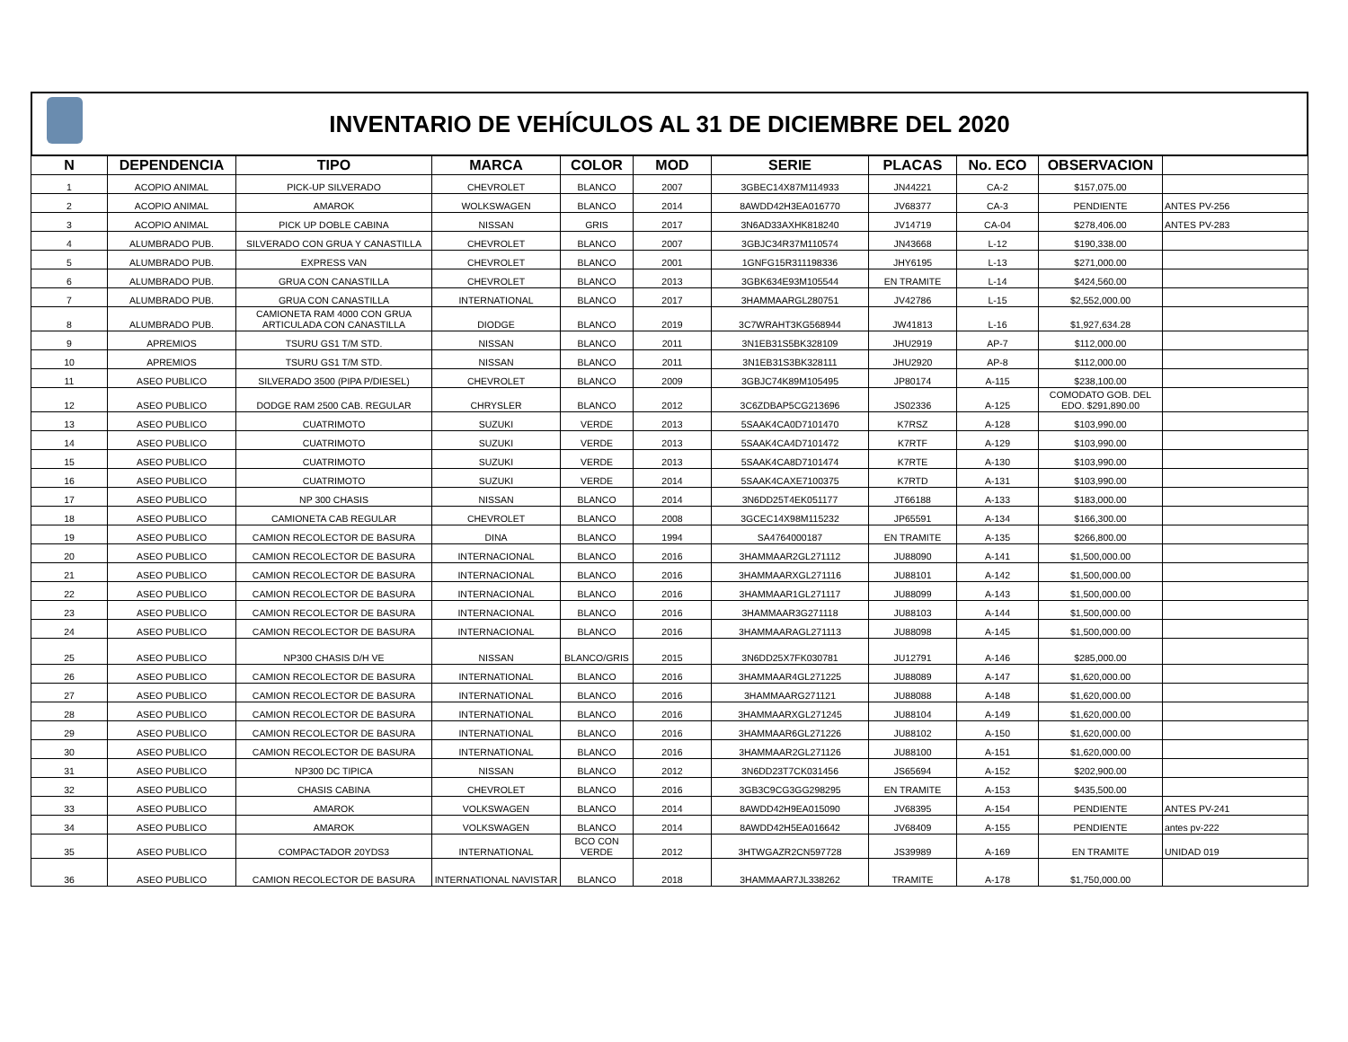INVENTARIO DE VEHÍCULOS AL 31 DE DICIEMBRE DEL 2020
| N | DEPENDENCIA | TIPO | MARCA | COLOR | MOD | SERIE | PLACAS | No. ECO | OBSERVACION | |
| --- | --- | --- | --- | --- | --- | --- | --- | --- | --- | --- |
| 1 | ACOPIO ANIMAL | PICK-UP SILVERADO | CHEVROLET | BLANCO | 2007 | 3GBEC14X87M114933 | JN44221 | CA-2 | $157,075.00 | |
| 2 | ACOPIO ANIMAL | AMAROK | WOLKSWAGEN | BLANCO | 2014 | 8AWDD42H3EA016770 | JV68377 | CA-3 | PENDIENTE | ANTES PV-256 |
| 3 | ACOPIO ANIMAL | PICK UP DOBLE CABINA | NISSAN | GRIS | 2017 | 3N6AD33AXHK818240 | JV14719 | CA-04 | $278,406.00 | ANTES PV-283 |
| 4 | ALUMBRADO PUB. | SILVERADO CON GRUA Y CANASTILLA | CHEVROLET | BLANCO | 2007 | 3GBJC34R37M110574 | JN43668 | L-12 | $190,338.00 | |
| 5 | ALUMBRADO PUB. | EXPRESS VAN | CHEVROLET | BLANCO | 2001 | 1GNFG15R311198336 | JHY6195 | L-13 | $271,000.00 | |
| 6 | ALUMBRADO PUB. | GRUA CON CANASTILLA | CHEVROLET | BLANCO | 2013 | 3GBK634E93M105544 | EN TRAMITE | L-14 | $424,560.00 | |
| 7 | ALUMBRADO PUB. | GRUA CON CANASTILLA | INTERNATIONAL | BLANCO | 2017 | 3HAMMAARGL280751 | JV42786 | L-15 | $2,552,000.00 | |
| 8 | ALUMBRADO PUB. | CAMIONETA RAM 4000 CON GRUA ARTICULADA CON CANASTILLA | DIODGE | BLANCO | 2019 | 3C7WRAHT3KG568944 | JW41813 | L-16 | $1,927,634.28 | |
| 9 | APREMIOS | TSURU GS1 T/M STD. | NISSAN | BLANCO | 2011 | 3N1EB31S5BK328109 | JHU2919 | AP-7 | $112,000.00 | |
| 10 | APREMIOS | TSURU GS1 T/M STD. | NISSAN | BLANCO | 2011 | 3N1EB31S3BK328111 | JHU2920 | AP-8 | $112,000.00 | |
| 11 | ASEO PUBLICO | SILVERADO 3500 (PIPA P/DIESEL) | CHEVROLET | BLANCO | 2009 | 3GBJC74K89M105495 | JP80174 | A-115 | $238,100.00 | |
| 12 | ASEO PUBLICO | DODGE RAM 2500 CAB. REGULAR | CHRYSLER | BLANCO | 2012 | 3C6ZDBAP5CG213696 | JS02336 | A-125 | COMODATO GOB. DEL EDO. $291,890.00 | |
| 13 | ASEO PUBLICO | CUATRIMOTO | SUZUKI | VERDE | 2013 | 5SAAK4CA0D7101470 | K7RSZ | A-128 | $103,990.00 | |
| 14 | ASEO PUBLICO | CUATRIMOTO | SUZUKI | VERDE | 2013 | 5SAAK4CA4D7101472 | K7RTF | A-129 | $103,990.00 | |
| 15 | ASEO PUBLICO | CUATRIMOTO | SUZUKI | VERDE | 2013 | 5SAAK4CA8D7101474 | K7RTE | A-130 | $103,990.00 | |
| 16 | ASEO PUBLICO | CUATRIMOTO | SUZUKI | VERDE | 2014 | 5SAAK4CAXE7100375 | K7RTD | A-131 | $103,990.00 | |
| 17 | ASEO PUBLICO | NP 300 CHASIS | NISSAN | BLANCO | 2014 | 3N6DD25T4EK051177 | JT66188 | A-133 | $183,000.00 | |
| 18 | ASEO PUBLICO | CAMIONETA CAB REGULAR | CHEVROLET | BLANCO | 2008 | 3GCEC14X98M115232 | JP65591 | A-134 | $166,300.00 | |
| 19 | ASEO PUBLICO | CAMION RECOLECTOR DE BASURA | DINA | BLANCO | 1994 | SA4764000187 | EN TRAMITE | A-135 | $266,800.00 | |
| 20 | ASEO PUBLICO | CAMION RECOLECTOR DE BASURA | INTERNACIONAL | BLANCO | 2016 | 3HAMMAAR2GL271112 | JU88090 | A-141 | $1,500,000.00 | |
| 21 | ASEO PUBLICO | CAMION RECOLECTOR DE BASURA | INTERNACIONAL | BLANCO | 2016 | 3HAMMAARXGL271116 | JU88101 | A-142 | $1,500,000.00 | |
| 22 | ASEO PUBLICO | CAMION RECOLECTOR DE BASURA | INTERNACIONAL | BLANCO | 2016 | 3HAMMAAR1GL271117 | JU88099 | A-143 | $1,500,000.00 | |
| 23 | ASEO PUBLICO | CAMION RECOLECTOR DE BASURA | INTERNACIONAL | BLANCO | 2016 | 3HAMMAAR3G271118 | JU88103 | A-144 | $1,500,000.00 | |
| 24 | ASEO PUBLICO | CAMION RECOLECTOR DE BASURA | INTERNACIONAL | BLANCO | 2016 | 3HAMMAARAGL271113 | JU88098 | A-145 | $1,500,000.00 | |
| 25 | ASEO PUBLICO | NP300 CHASIS D/H VE | NISSAN | BLANCO/GRIS | 2015 | 3N6DD25X7FK030781 | JU12791 | A-146 | $285,000.00 | |
| 26 | ASEO PUBLICO | CAMION RECOLECTOR DE BASURA | INTERNATIONAL | BLANCO | 2016 | 3HAMMAAR4GL271225 | JU88089 | A-147 | $1,620,000.00 | |
| 27 | ASEO PUBLICO | CAMION RECOLECTOR DE BASURA | INTERNATIONAL | BLANCO | 2016 | 3HAMMAARG271121 | JU88088 | A-148 | $1,620,000.00 | |
| 28 | ASEO PUBLICO | CAMION RECOLECTOR DE BASURA | INTERNATIONAL | BLANCO | 2016 | 3HAMMAARXGL271245 | JU88104 | A-149 | $1,620,000.00 | |
| 29 | ASEO PUBLICO | CAMION RECOLECTOR DE BASURA | INTERNATIONAL | BLANCO | 2016 | 3HAMMAAR6GL271226 | JU88102 | A-150 | $1,620,000.00 | |
| 30 | ASEO PUBLICO | CAMION RECOLECTOR DE BASURA | INTERNATIONAL | BLANCO | 2016 | 3HAMMAAR2GL271126 | JU88100 | A-151 | $1,620,000.00 | |
| 31 | ASEO PUBLICO | NP300 DC TIPICA | NISSAN | BLANCO | 2012 | 3N6DD23T7CK031456 | JS65694 | A-152 | $202,900.00 | |
| 32 | ASEO PUBLICO | CHASIS CABINA | CHEVROLET | BLANCO | 2016 | 3GB3C9CG3GG298295 | EN TRAMITE | A-153 | $435,500.00 | |
| 33 | ASEO PUBLICO | AMAROK | VOLKSWAGEN | BLANCO | 2014 | 8AWDD42H9EA015090 | JV68395 | A-154 | PENDIENTE | ANTES PV-241 |
| 34 | ASEO PUBLICO | AMAROK | VOLKSWAGEN | BLANCO | 2014 | 8AWDD42H5EA016642 | JV68409 | A-155 | PENDIENTE | antes pv-222 |
| 35 | ASEO PUBLICO | COMPACTADOR 20YDS3 | INTERNATIONAL | BCO CON VERDE | 2012 | 3HTWGAZR2CN597728 | JS39989 | A-169 | EN TRAMITE | UNIDAD 019 |
| 36 | ASEO PUBLICO | CAMION RECOLECTOR DE BASURA | INTERNATIONAL NAVISTAR | BLANCO | 2018 | 3HAMMAAR7JL338262 | TRAMITE | A-178 | $1,750,000.00 | |